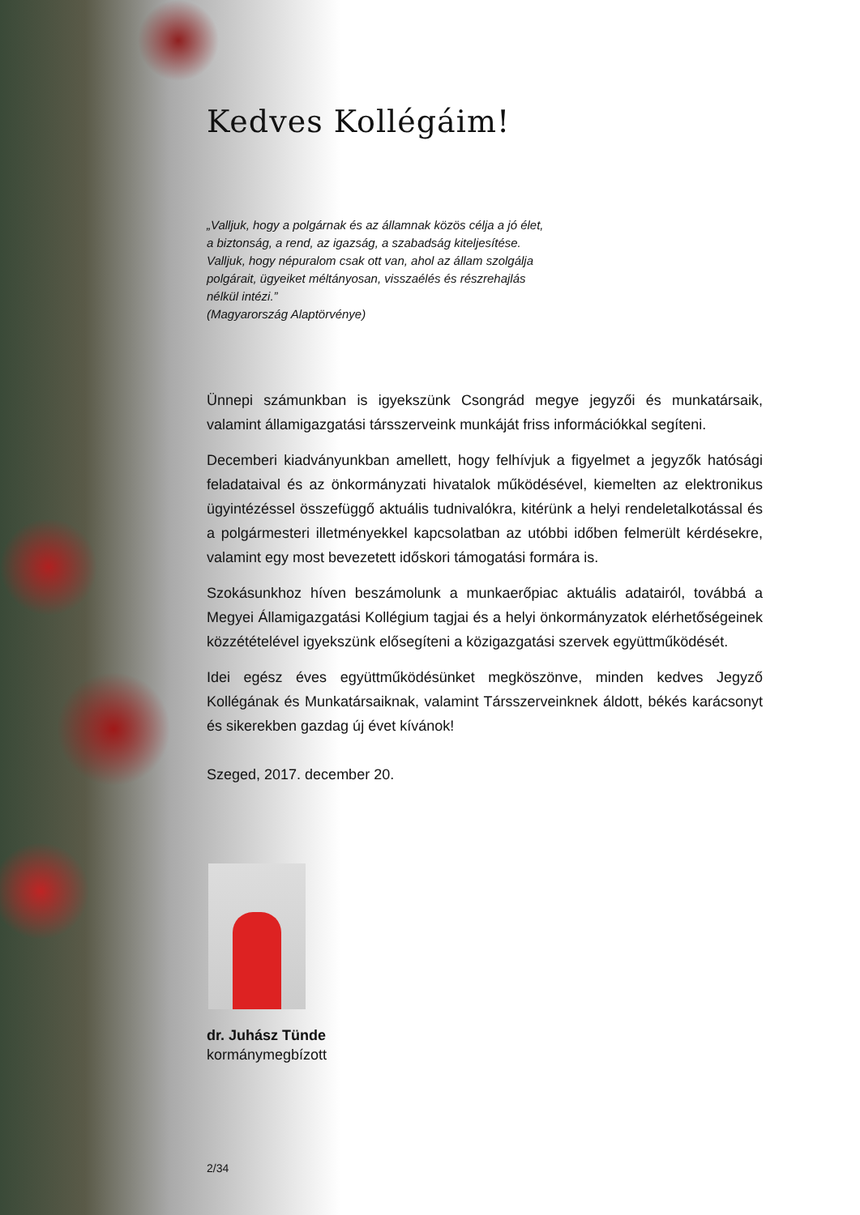Kedves Kollégáim!
„Valljuk, hogy a polgárnak és az államnak közös célja a jó élet, a biztonság, a rend, az igazság, a szabadság kiteljesítése.
Valljuk, hogy népuralom csak ott van, ahol az állam szolgálja polgárait, ügyeiket méltányosan, visszaélés és részrehajlás nélkül intézi.”
(Magyarország Alaptörvénye)
Ünnepi számunkban is igyekszünk Csongrád megye jegyzői és munkatársaik, valamint államigazgatási társszerveink munkáját friss információkkal segíteni.
Decemberi kiadványunkban amellett, hogy felhívjuk a figyelmet a jegyzők hatósági feladataival és az önkormányzati hivatalok működésével, kiemelten az elektronikus ügyintézéssel összefüggő aktuális tudnivalókra, kitérünk a helyi rendeletalkotással és a polgármesteri illetményekkel kapcsolatban az utóbbi időben felmerült kérdésekre, valamint egy most bevezetett időskori támogatási formára is.
Szokásunkhoz híven beszámolunk a munkaerőpiac aktuális adatairól, továbbá a Megyei Államigazgatási Kollégium tagjai és a helyi önkormányzatok elérhetőségeinek közzétételével igyekszünk elősegíteni a közigazgatási szervek együttműködését.
Idei egész éves együttműködésünket megköszönve, minden kedves Jegyző Kollégának és Munkatársaiknak, valamint Társszerveinknek áldott, békés karácsonyt és sikerekben gazdag új évet kívánok!
Szeged, 2017. december 20.
dr. Juhász Tünde
kormánymegbízott
2/34